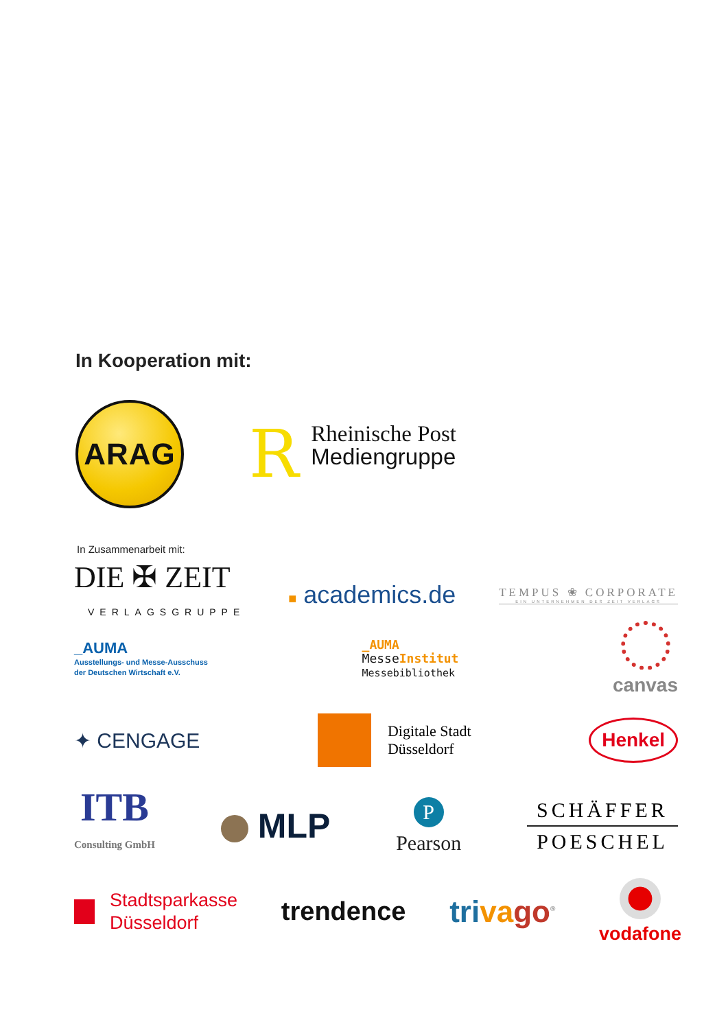In Kooperation mit:
ARAG
R
Rheinische Post
Mediengruppe
In Zusammenarbeit mit:
DIE ✠ ZEIT
VERLAGSGRUPPE
■ academics.de
TEMPUS ❀ CORPORATE
EIN UNTERNEHMEN DES ZEIT VERLAGS
_AUMA
Ausstellungs- und Messe-Ausschuss
der Deutschen Wirtschaft e.V.
_AUMA
MesseInstitut
Messebibliothek
canvas
✦ CENGAGE
Digitale Stadt
Düsseldorf
Henkel
ITB
Consulting GmbH
MLP
P
Pearson
SCHÄFFER
POESCHEL
Stadtsparkasse
Düsseldorf
trendence
triva go<sup>®</sup>
vodafone